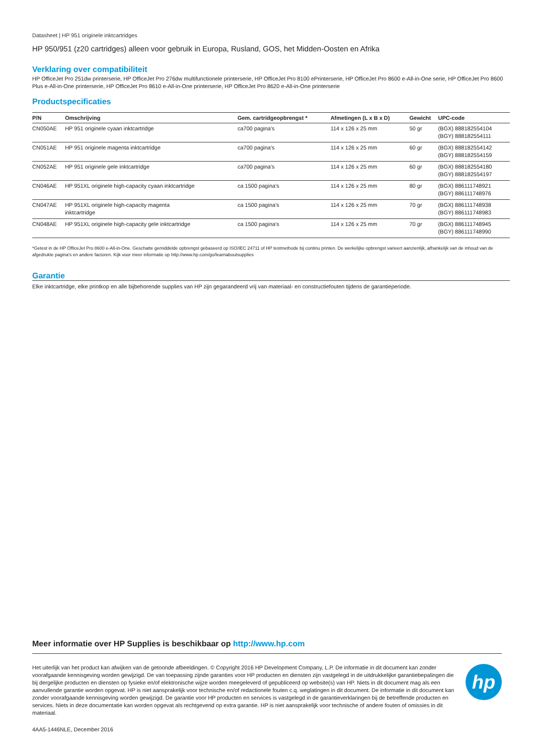Datasheet | HP 951 originele inktcartridges
HP 950/951 (z20 cartridges) alleen voor gebruik in Europa, Rusland, GOS, het Midden-Oosten en Afrika
Verklaring over compatibiliteit
HP OfficeJet Pro 251dw printerserie, HP OfficeJet Pro 276dw multifunctionele printerserie, HP OfficeJet Pro 8100 ePrinterserie, HP OfficeJet Pro 8600 e-All-in-One serie, HP OfficeJet Pro 8600 Plus e-All-in-One printerserie, HP OfficeJet Pro 8610 e-All-in-One printerserie, HP OfficeJet Pro 8620 e-All-in-One printerserie
Productspecificaties
| P/N | Omschrijving | Gem. cartridgeopbrengst * | Afmetingen (L x B x D) | Gewicht | UPC-code |
| --- | --- | --- | --- | --- | --- |
| CN050AE | HP 951 originele cyaan inktcartridge | ca700 pagina's | 114 x 126 x 25 mm | 50 gr | (BGX) 888182554104 (BGY) 888182554111 |
| CN051AE | HP 951 originele magenta inktcartridge | ca700 pagina's | 114 x 126 x 25 mm | 60 gr | (BGX) 888182554142 (BGY) 888182554159 |
| CN052AE | HP 951 originele gele inktcartridge | ca700 pagina's | 114 x 126 x 25 mm | 60 gr | (BGX) 888182554180 (BGY) 888182554197 |
| CN046AE | HP 951XL originele high-capacity cyaan inktcartridge | ca 1500 pagina's | 114 x 126 x 25 mm | 80 gr | (BGX) 886111748921 (BGY) 886111748976 |
| CN047AE | HP 951XL originele high-capacity magenta inktcartridge | ca 1500 pagina's | 114 x 126 x 25 mm | 70 gr | (BGX) 886111748938 (BGY) 886111748983 |
| CN048AE | HP 951XL originele high-capacity gele inktcartridge | ca 1500 pagina's | 114 x 126 x 25 mm | 70 gr | (BGX) 886111748945 (BGY) 886111748990 |
*Getest in de HP OfficeJet Pro 8600 e-All-in-One. Geschatte gemiddelde opbrengst gebaseerd op ISO/IEC 24711 of HP testmethode bij continu printen. De werkelijke opbrengst varieert aanzienlijk, afhankelijk van de inhoud van de afgedrukte pagina's en andere factoren. Kijk voor meer informatie op http://www.hp.com/go/learnaboutsupplies
Garantie
Elke inktcartridge, elke printkop en alle bijbehorende supplies van HP zijn gegarandeerd vrij van materiaal- en constructiefouten tijdens de garantieperiode.
Meer informatie over HP Supplies is beschikbaar op http://www.hp.com
Het uiterlijk van het product kan afwijken van de getoonde afbeeldingen. © Copyright 2016 HP Development Company, L.P. De informatie in dit document kan zonder voorafgaande kennisgeving worden gewijzigd. De van toepassing zijnde garanties voor HP producten en diensten zijn vastgelegd in de uitdrukkelijke garantiebepalingen die bij dergelijke producten en diensten op fysieke en/of elektronische wijze worden meegeleverd of gepubliceerd op website(s) van HP. Niets in dit document mag als een aanvullende garantie worden opgevat. HP is niet aansprakelijk voor technische en/of redactionele fouten c.q. weglatingen in dit document. De informatie in dit document kan zonder voorafgaande kennisgeving worden gewijzigd. De garantie voor HP producten en services is vastgelegd in de garantieverklaringen bij de betreffende producten en services. Niets in deze documentatie kan worden opgevat als rechtgevend op extra garantie. HP is niet aansprakelijk voor technische of andere fouten of omissies in dit materiaal.
hp
4AA5-1446NLE, December 2016